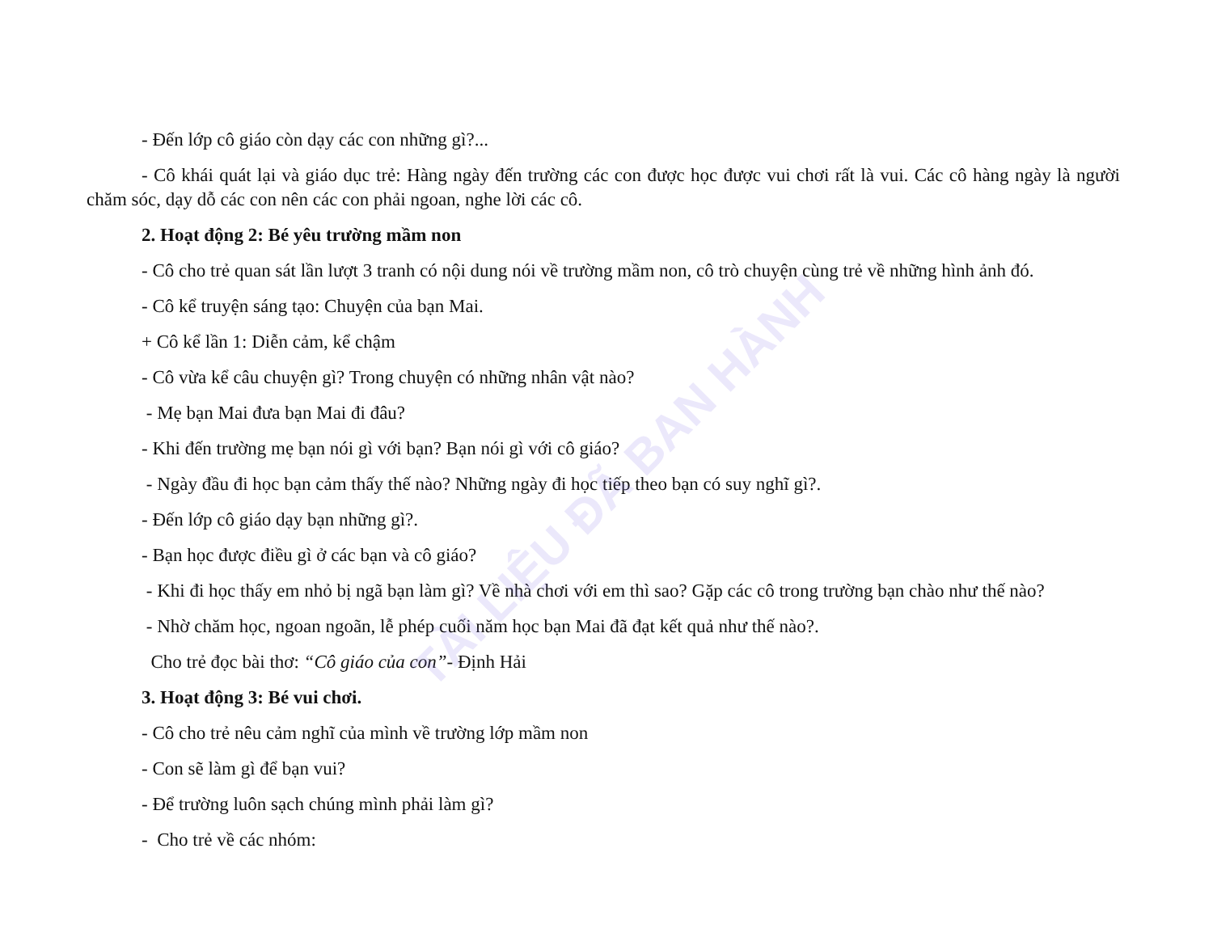TÀI LIỆU ĐÃ BAN HÀNH
- Đến lớp cô giáo còn dạy các con những gì?...
- Cô khái quát lại và giáo dục trẻ: Hàng ngày đến trường các con được học được vui chơi rất là vui. Các cô hàng ngày là người chăm sóc, dạy dỗ các con nên các con phải ngoan, nghe lời các cô.
2. Hoạt động 2: Bé yêu trường mầm non
- Cô cho trẻ quan sát lần lượt 3 tranh có nội dung nói về trường mầm non, cô trò chuyện cùng trẻ về những hình ảnh đó.
- Cô kể truyện sáng tạo: Chuyện của bạn Mai.
+ Cô kể lần 1: Diễn cảm, kể chậm
- Cô vừa kể câu chuyện gì? Trong chuyện có những nhân vật nào?
- Mẹ bạn Mai đưa bạn Mai đi đâu?
- Khi đến trường mẹ bạn nói gì với bạn? Bạn nói gì với cô giáo?
- Ngày đầu đi học bạn cảm thấy thế nào? Những ngày đi học tiếp theo bạn có suy nghĩ gì?.
- Đến lớp cô giáo dạy bạn những gì?.
- Bạn học được điều gì ở các bạn và cô giáo?
- Khi đi học thấy em nhỏ bị ngã bạn làm gì? Về nhà chơi với em thì sao? Gặp các cô trong trường bạn chào như thế nào?
- Nhờ chăm học, ngoan ngoãn, lễ phép cuối năm học bạn Mai đã đạt kết quả như thế nào?.
Cho trẻ đọc bài thơ: “Cô giáo của con”- Định Hải
3. Hoạt động 3: Bé vui chơi.
- Cô cho trẻ nêu cảm nghĩ của mình về trường lớp mầm non
- Con sẽ làm gì để bạn vui?
- Để trường luôn sạch chúng mình phải làm gì?
- Cho trẻ về các nhóm: